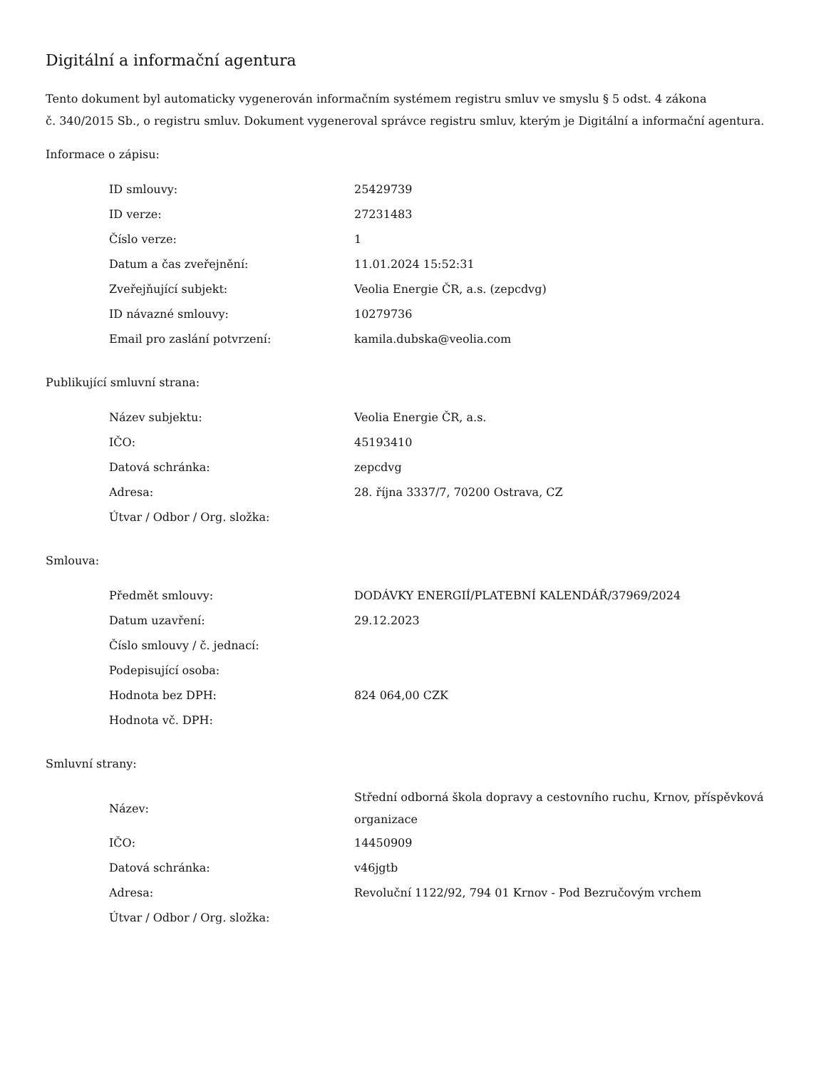Digitální a informační agentura
Tento dokument byl automaticky vygenerován informačním systémem registru smluv ve smyslu § 5 odst. 4 zákona
č. 340/2015 Sb., o registru smluv. Dokument vygeneroval správce registru smluv, kterým je Digitální a informační agentura.
Informace o zápisu:
| ID smlouvy: | 25429739 |
| ID verze: | 27231483 |
| Číslo verze: | 1 |
| Datum a čas zveřejnění: | 11.01.2024 15:52:31 |
| Zveřejňující subjekt: | Veolia Energie ČR, a.s. (zepcdvg) |
| ID návazné smlouvy: | 10279736 |
| Email pro zaslání potvrzení: | kamila.dubska@veolia.com |
Publikující smluvní strana:
| Název subjektu: | Veolia Energie ČR, a.s. |
| IČO: | 45193410 |
| Datová schránka: | zepcdvg |
| Adresa: | 28. října 3337/7, 70200 Ostrava, CZ |
| Útvar / Odbor / Org. složka: | |
Smlouva:
| Předmět smlouvy: | DODÁVKY ENERGIÍ/PLATEBNÍ KALENDÁŘ/37969/2024 |
| Datum uzavření: | 29.12.2023 |
| Číslo smlouvy / č. jednací: | |
| Podepisující osoba: | |
| Hodnota bez DPH: | 824 064,00 CZK |
| Hodnota vč. DPH: | |
Smluvní strany:
| Název: | Střední odborná škola dopravy a cestovního ruchu, Krnov, příspěvková organizace |
| IČO: | 14450909 |
| Datová schránka: | v46jgtb |
| Adresa: | Revoluční 1122/92, 794 01 Krnov - Pod Bezručovým vrchem |
| Útvar / Odbor / Org. složka: | |